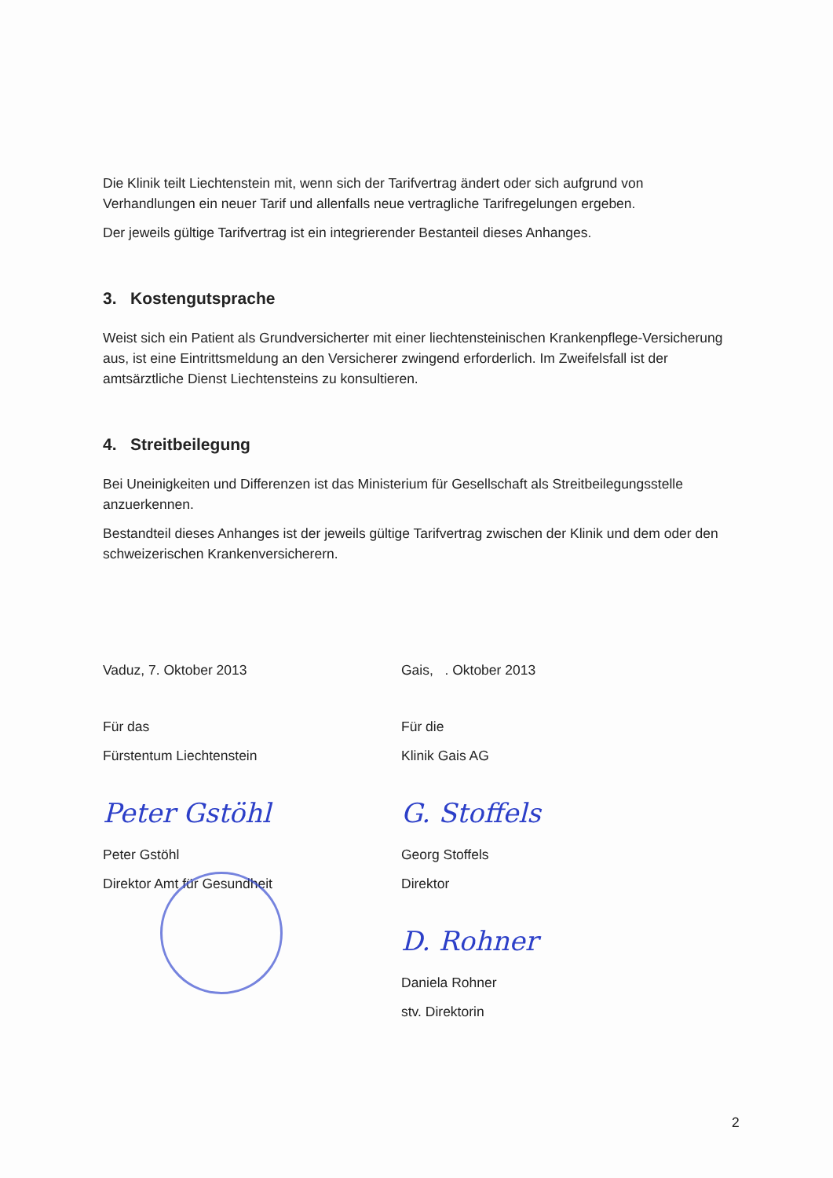Die Klinik teilt Liechtenstein mit, wenn sich der Tarifvertrag ändert oder sich aufgrund von Verhandlungen ein neuer Tarif und allenfalls neue vertragliche Tarifregelungen ergeben.
Der jeweils gültige Tarifvertrag ist ein integrierender Bestanteil dieses Anhanges.
3. Kostengutsprache
Weist sich ein Patient als Grundversicherter mit einer liechtensteinischen Krankenpflege-Versicherung aus, ist eine Eintrittsmeldung an den Versicherer zwingend erforderlich. Im Zweifelsfall ist der amtsärztliche Dienst Liechtensteins zu konsultieren.
4. Streitbeilegung
Bei Uneinigkeiten und Differenzen ist das Ministerium für Gesellschaft als Streitbeilegungsstelle anzuerkennen.
Bestandteil dieses Anhanges ist der jeweils gültige Tarifvertrag zwischen der Klinik und dem oder den schweizerischen Krankenversicherern.
Vaduz, 7. Oktober 2013
Für das
Fürstentum Liechtenstein
Peter Gstöhl
Peter Gstöhl
Direktor Amt für Gesundheit
Gais, . Oktober 2013
Für die
Klinik Gais AG
G. Stoffels
Georg Stoffels
Direktor
D. Rohner
Daniela Rohner
stv. Direktorin
2